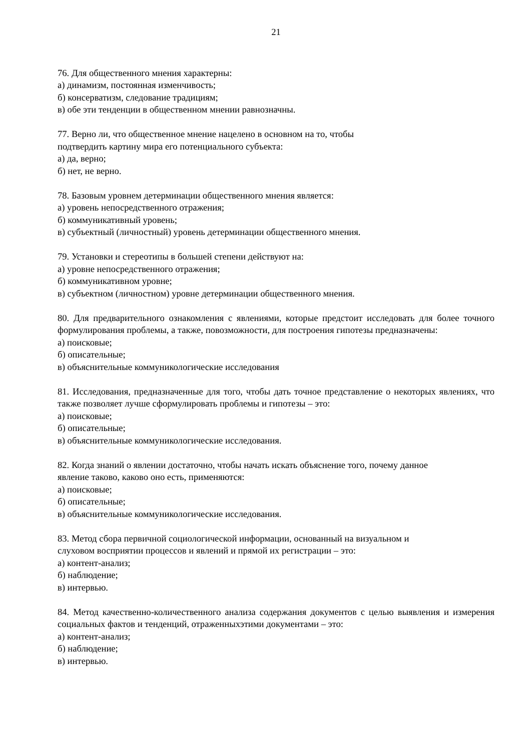21
76. Для общественного мнения характерны:
а) динамизм, постоянная изменчивость;
б) консерватизм, следование традициям;
в) обе эти тенденции в общественном мнении равнозначны.
77. Верно ли, что общественное мнение нацелено в основном на то, чтобы
подтвердить картину мира его потенциального субъекта:
а) да, верно;
б) нет, не верно.
78. Базовым уровнем детерминации общественного мнения является:
а) уровень непосредственного отражения;
б) коммуникативный уровень;
в) субъектный (личностный) уровень детерминации общественного мнения.
79. Установки и стереотипы в большей степени действуют на:
а) уровне непосредственного отражения;
б) коммуникативном уровне;
в) субъектном (личностном) уровне детерминации общественного мнения.
80. Для предварительного ознакомления с явлениями, которые предстоит исследовать для более точного формулирования проблемы, а также, повозможности, для построения гипотезы предназначены:
а) поисковые;
б) описательные;
в) объяснительные коммуникологические исследования
81. Исследования, предназначенные для того, чтобы дать точное представление о некоторых явлениях, что также позволяет лучше сформулировать проблемы и гипотезы – это:
а) поисковые;
б) описательные;
в) объяснительные коммуникологические исследования.
82. Когда знаний о явлении достаточно, чтобы начать искать объяснение того, почему данное
явление таково, каково оно есть, применяются:
а) поисковые;
б) описательные;
в) объяснительные коммуникологические исследования.
83. Метод сбора первичной социологической информации, основанный на визуальном и
слуховом восприятии процессов и явлений и прямой их регистрации – это:
а) контент-анализ;
б) наблюдение;
в) интервью.
84. Метод качественно-количественного анализа содержания документов с целью выявления и измерения социальных фактов и тенденций, отраженныхэтими документами – это:
а) контент-анализ;
б) наблюдение;
в) интервью.